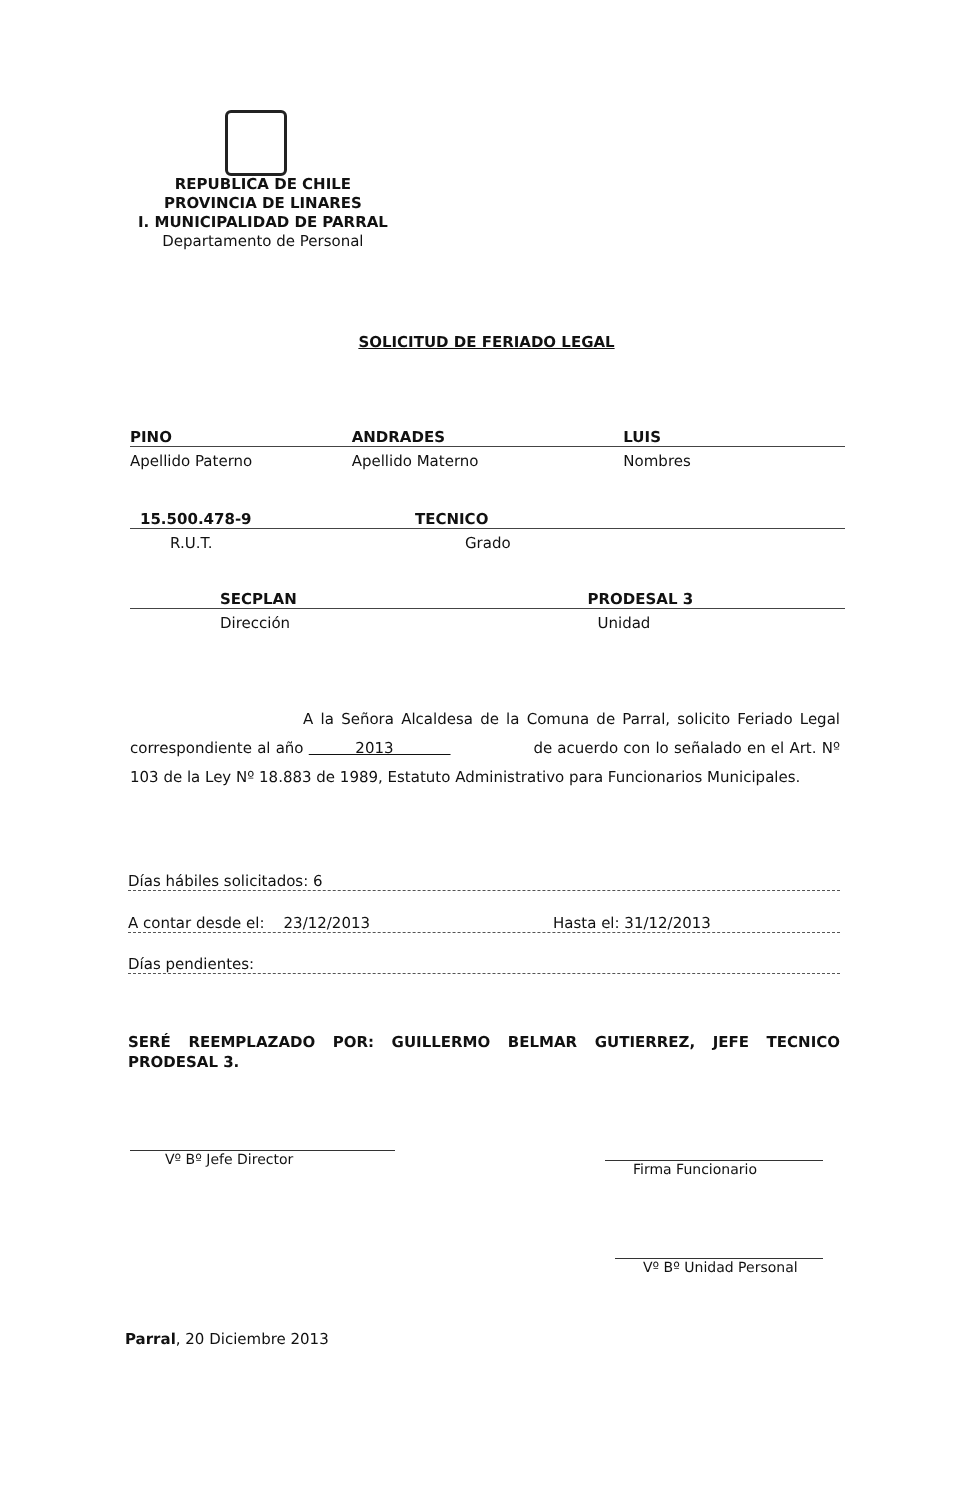REPUBLICA DE CHILE
PROVINCIA DE LINARES
I. MUNICIPALIDAD DE PARRAL
Departamento de Personal
SOLICITUD DE FERIADO LEGAL
PINO ANDRADES LUIS
Apellido Paterno Apellido Materno Nombres
15.500.478-9 TECNICO
R.U.T. Grado
SECPLAN PRODESAL 3
Dirección Unidad
A la Señora Alcaldesa de la Comuna de Parral, solicito Feriado Legal correspondiente al año 2013 de acuerdo con lo señalado en el Art. Nº 103 de la Ley Nº 18.883 de 1989, Estatuto Administrativo para Funcionarios Municipales.
Días hábiles solicitados: 6
A contar desde el: 23/12/2013 Hasta el: 31/12/2013
Días pendientes:
SERÉ REEMPLAZADO POR: GUILLERMO BELMAR GUTIERREZ, JEFE TECNICO PRODESAL 3.
Vº Bº Jefe Director
Firma Funcionario
Vº Bº Unidad Personal
Parral, 20 Diciembre 2013